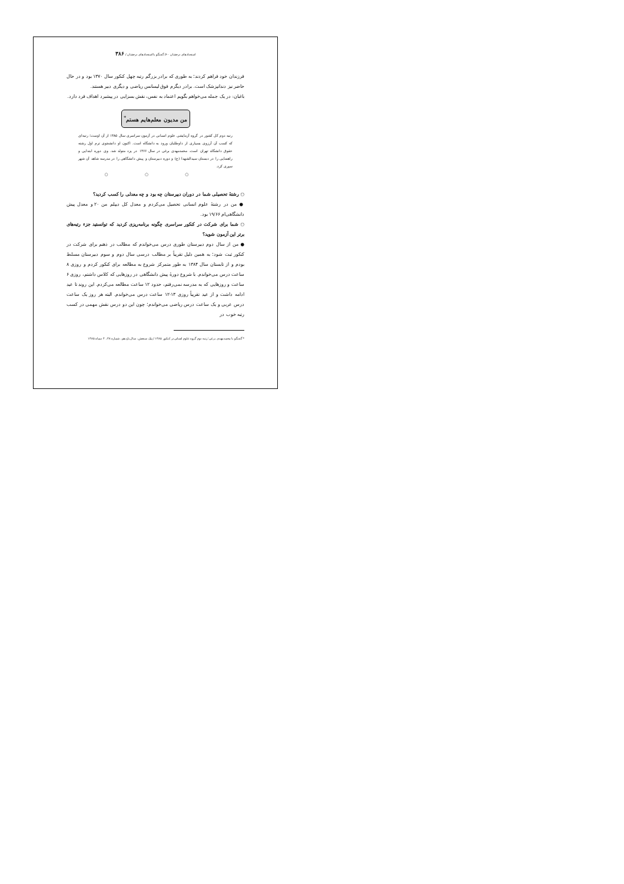استعدادهای درخشان ۶۰/ گفتگو با استعدادهای درخشان / ۳۸۶
فرزندان خود فراهم کردند؛ به طوری که برادر بزرگم رتبه چهل کنکور سال ۱۳۷۰ بود و در حال حاضر نیز دندانپزشک است. برادر دیگرم فوق لیسانس ریاضی و دیگری دبیر هستند.
باغبان: در یک جمله می‌خواهم بگویم اعتماد به نفس، نقش بسزایی در پیشبرد اهداف فرد دارد.
من مدیون معلم‌هایم هستم<sup>*</sup>
رتبه دوم کل کشور در گروه آزمایشی علوم انسانی در آزمون سراسری سال ۱۳۸۵ از آن اوست؛ رتبه‌ای که کسب آن آرزوی بسیاری از داوطلبان ورود به دانشگاه است. اکنون او دانشجوی ترم اول رشته حقوق دانشگاه تهران است. محمدمهدی برغی در سال ۱۳۶۶ در یزد متولد شد. وی دوره ابتدایی و راهنمایی را در دبستان سیدالشهدا (ع) و دوره دبیرستان و پیش دانشگاهی را در مدرسه شاهد آن شهر سپری کرد.
○ ○ ○
○ رشتهٔ تحصیلی شما در دوران دبیرستان چه بود و چه معدلی را کسب کردید؟
● من در رشتهٔ علوم انسانی تحصیل می‌کردم و معدل کل دیپلم من ۲۰ و معدل پیش دانشگاهی‌ام ۱۹/۶۶ بود.
○ شما برای شرکت در کنکور سراسری چگونه برنامه‌ریزی کردید که توانستید جزء رتبه‌های برتر این آزمون شوید؟
● من از سال دوم دبیرستان طوری درس می‌خواندم که مطالب در ذهنم برای شرکت در کنکور ثبت شود؛ به همین دلیل تقریباً بر مطالب درسی سال دوم و سوم دبیرستان مسلط بودم و از تابستان سال ۱۳۸۴ به طور متمرکز شروع به مطالعه برای کنکور کردم و روزی ۸ ساعت درس می‌خواندم. با شروع دورهٔ پیش دانشگاهی در روزهایی که کلاس داشتم، روزی ۶ ساعت و روزهایی که به مدرسه نمی‌رفتم، حدود ۱۲ ساعت مطالعه می‌کردم. این روند تا عید ادامه داشت و از عید تقریباً روزی ۱۳-۱۲ ساعت درس می‌خواندم. البته هر روز یک ساعت درس عربی و یک ساعت درس ریاضی می‌خواندم؛ چون این دو درس نقش مهمی در کسب رتبه خوب در
* گفتگو با محمدمهدی برغی؛ رتبه دوم گروه علوم انسانی در کنکور ۱۳۸۵ / پیک سنجش، سال یازدهم، شماره ۳۸، ۴ دیماه ۱۳۸۵